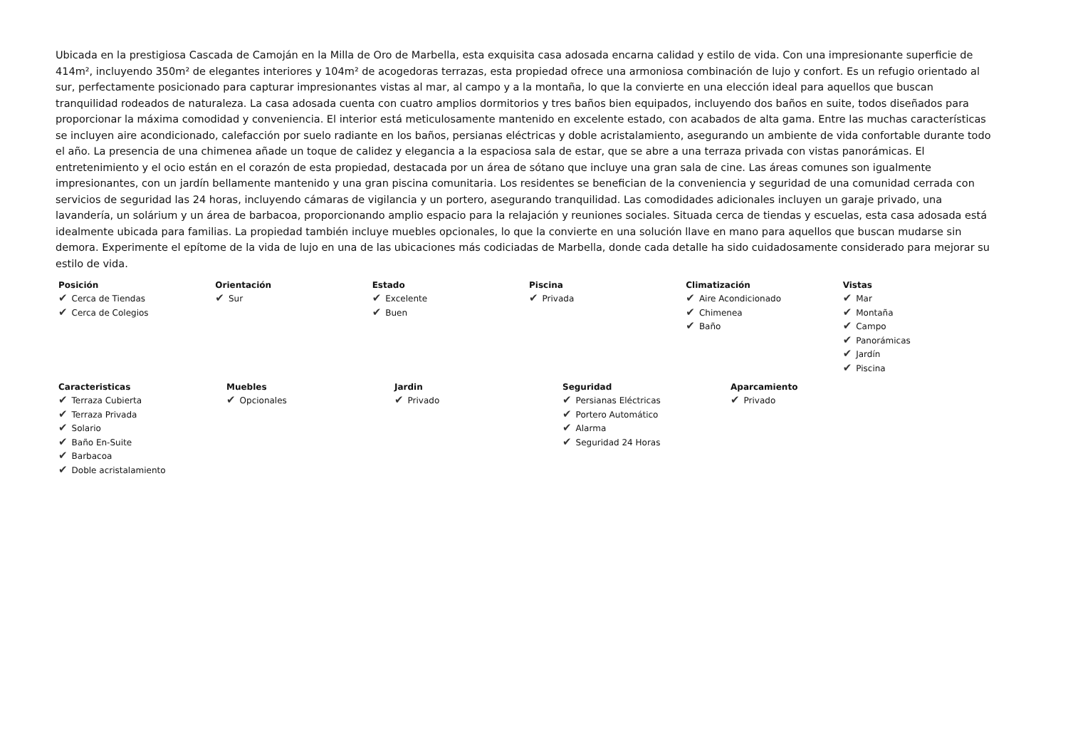Ubicada en la prestigiosa Cascada de Camoján en la Milla de Oro de Marbella, esta exquisita casa adosada encarna calidad y estilo de vida. Con una impresionante superficie de 414m², incluyendo 350m² de elegantes interiores y 104m² de acogedoras terrazas, esta propiedad ofrece una armoniosa combinación de lujo y confort. Es un refugio orientado al sur, perfectamente posicionado para capturar impresionantes vistas al mar, al campo y a la montaña, lo que la convierte en una elección ideal para aquellos que buscan tranquilidad rodeados de naturaleza. La casa adosada cuenta con cuatro amplios dormitorios y tres baños bien equipados, incluyendo dos baños en suite, todos diseñados para proporcionar la máxima comodidad y conveniencia. El interior está meticulosamente mantenido en excelente estado, con acabados de alta gama. Entre las muchas características se incluyen aire acondicionado, calefacción por suelo radiante en los baños, persianas eléctricas y doble acristalamiento, asegurando un ambiente de vida confortable durante todo el año. La presencia de una chimenea añade un toque de calidez y elegancia a la espaciosa sala de estar, que se abre a una terraza privada con vistas panorámicas. El entretenimiento y el ocio están en el corazón de esta propiedad, destacada por un área de sótano que incluye una gran sala de cine. Las áreas comunes son igualmente impresionantes, con un jardín bellamente mantenido y una gran piscina comunitaria. Los residentes se benefician de la conveniencia y seguridad de una comunidad cerrada con servicios de seguridad las 24 horas, incluyendo cámaras de vigilancia y un portero, asegurando tranquilidad. Las comodidades adicionales incluyen un garaje privado, una lavandería, un solárium y un área de barbacoa, proporcionando amplio espacio para la relajación y reuniones sociales. Situada cerca de tiendas y escuelas, esta casa adosada está idealmente ubicada para familias. La propiedad también incluye muebles opcionales, lo que la convierte en una solución llave en mano para aquellos que buscan mudarse sin demora. Experimente el epítome de la vida de lujo en una de las ubicaciones más codiciadas de Marbella, donde cada detalle ha sido cuidadosamente considerado para mejorar su estilo de vida.
Posición
✔ Cerca de Tiendas
✔ Cerca de Colegios
Orientación
✔ Sur
Estado
✔ Excelente
✔ Buen
Piscina
✔ Privada
Climatización
✔ Aire Acondicionado
✔ Chimenea
✔ Baño
Vistas
✔ Mar
✔ Montaña
✔ Campo
✔ Panorámicas
✔ Jardín
✔ Piscina
Caracteristicas
✔ Terraza Cubierta
✔ Terraza Privada
✔ Solario
✔ Baño En-Suite
✔ Barbacoa
✔ Doble acristalamiento
Muebles
✔ Opcionales
Jardin
✔ Privado
Seguridad
✔ Persianas Eléctricas
✔ Portero Automático
✔ Alarma
✔ Seguridad 24 Horas
Aparcamiento
✔ Privado